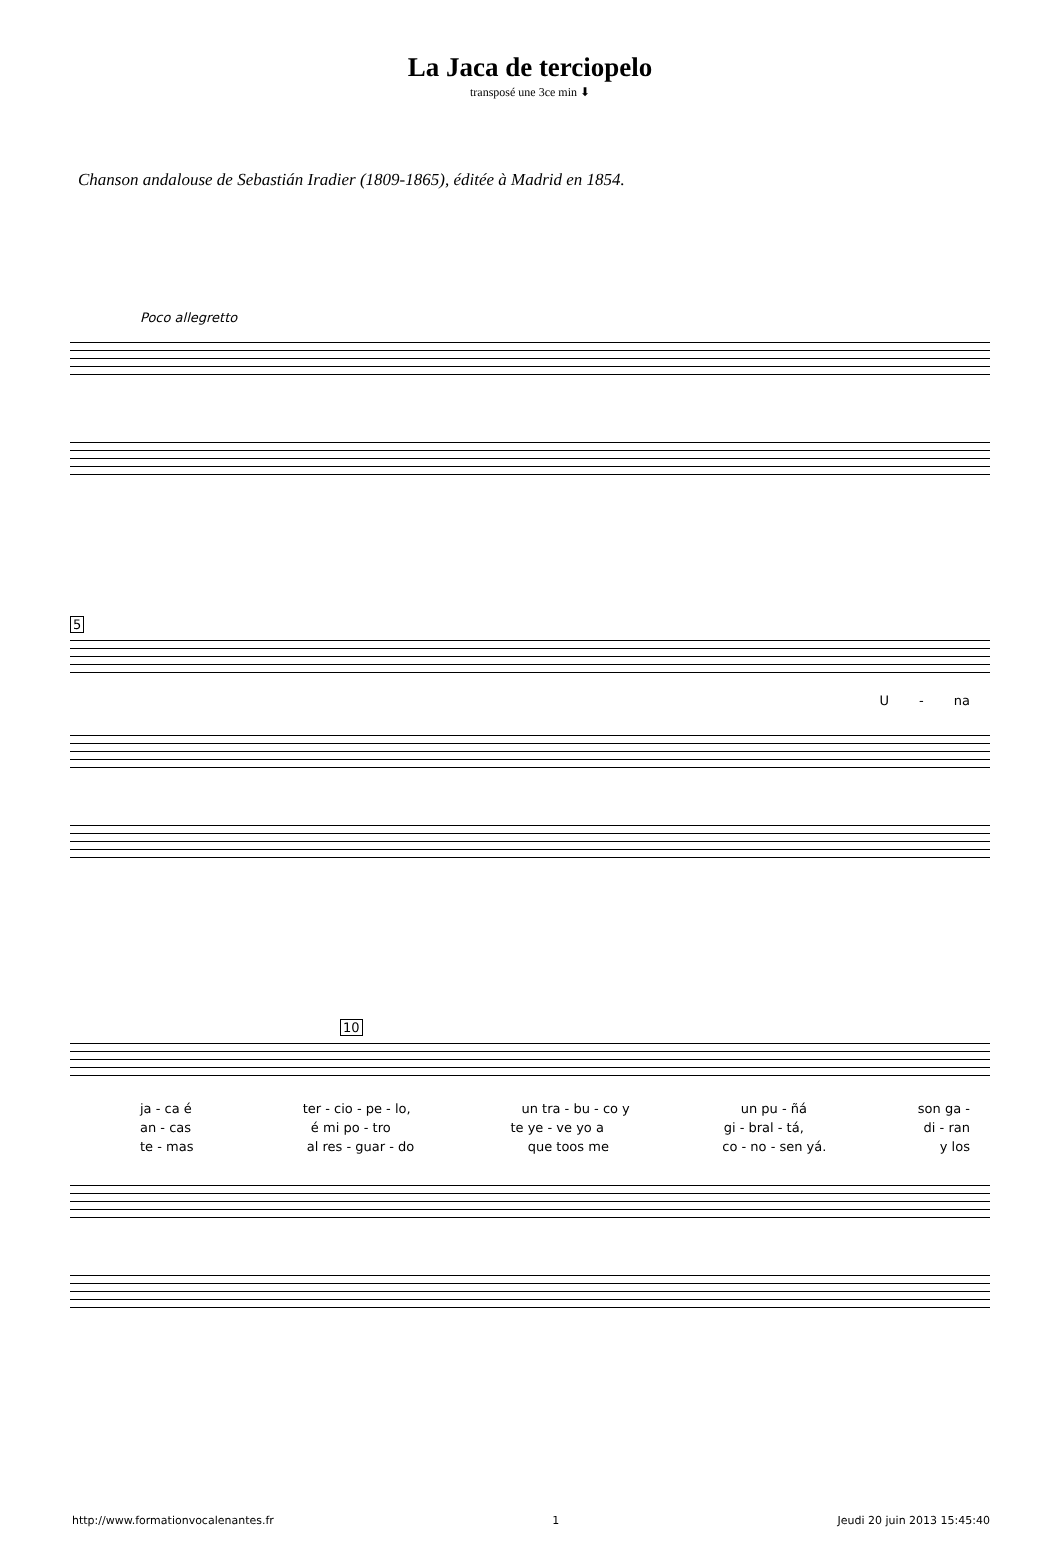La Jaca de terciopelo
transposé une 3ce min ⬇
Chanson andalouse de Sebastián Iradier (1809-1865), éditée à Madrid en 1854.
Poco allegretto
5
U - na
10
ja - ca é ter - cio - pe - lo, un tra - bu - co y un pu - ñá son ga -
an - cas é mi po - tro te ye - ve yo a gi - bral - tá, di - ran
te - mas al res - guar - do que toos me co - no - sen yá. y los
http://www.formationvocalenantes.fr 1 Jeudi 20 juin 2013 15:45:40